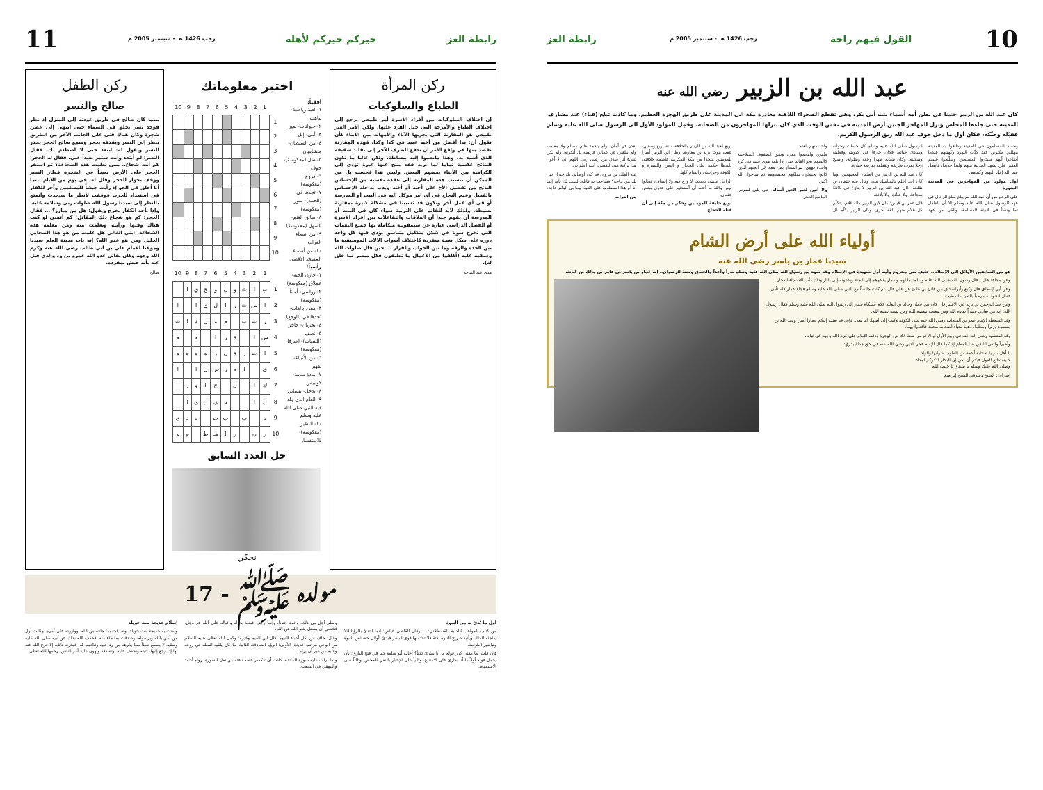10 القول فيهم راحة رجب 1426 هـ - سبتمبر 2005 م رابطة العز
عبد الله بن الزبير رضي الله عنه
كان عبد الله بن الزبير جنينا في بطن أمه أسماء بنت أبي بكر، وهي تقطع الصحراء اللاهبة مغادرة مكة الى المدينة على طريق الهجرة العظيم، وما كادت تبلغ (قباء) عند مشارف المدينة حتى جاءها المخاض ونزل المهاجر الجنين أرض المدينة في نفس الوقت الذي كان ينزلها المهاجرون من الصحابة، وحُمِل المولود الأول الى الرسول صلى الله عليه وسلم فقبّله وحنّكه، فكان أول ما دخل جوف عبد الله ريق الرسول الكريم.
وحمله المسلمون في المدينة وطافوا به المدينة مهللين مكبرين فقد كذّب اليهود وكهنتهم عندما أشاعوا أنهم سحروا المسلمين وسلّطوا عليهم العقم، فلن تشهد المدينة منهم وليدا جديدا، فأبطل عبد الله إفك اليهود وكيدهم.
أول مولود من المهاجرين في المدينة المنورة
على الرغم من أن عبد الله لم يبلغ مبلغ الرجال في عهد الرسول صلى الله عليه وسلم إلا أن الطفل نما ونشأ في البيئة المسلمة، وتلقى من عهد الرسول صلى الله عليه وسلم كل خامات رجولته ومبادئ حياته، فكان خارقا في حيويته وفطنته وصلابته، وكان شبابه طهرا وعفة وبطولة، وأصبح رجلا يعرف طريقه ويقطعه بعزيمة جبارة.
كان عبد الله بن الزبير من العلماء المجتهدين، وما كان أحد أعلم بالمناسك منه، وقال عنه عثمان بن طلحة: كان عبد الله بن الزبير لا ينازَع في ثلاثة: شجاعة، ولا عبادة، ولا بلاغة.
قال عمر بن قيس: كان لابن الزبير مائة غلام، يتكلّم كل غلام منهم بلغة أخرى، وكان الزبير يكلّم كل واحد منهم بلغته.
ظهري واهجموا معي، وشق الصفوف المتلاحمة كالسهم نحو القائد حتى إذا بلغه هوى عليه في كرة واحدة فهوى، ثم استدار بمن معه الى الجنود الذين كانوا يحيطون بملكهم فحصدوهم ثم صاحوا: الله أكبر.
ولا أتين لغير الحق أسأله حتى يلين لضرس الماضغ الحجر
بويع لعبد الله بن الزبير بالخلافة سنة أربع وستين، عقب موت يزيد بن معاوية، وظل ابن الزبير أميرا للمؤمنين متخذا من مكة المكرمة عاصمة خلافته، باسطا حكمه على الحجاز و اليمن والبصرة و الكوفة وخراسان والشام كلها.
الراحل عثمان بحديث لا ورع فيه ولا إنصاف، فقالوا لهم: والله ما أحب أن أستظهر على عدوي ببغض عثمان.
بويع خليفة للمؤمنين وحكم من مكة إلى أن قتله الحجاج
يغدر في أمان، ولم يتعمد ظلم مسلم ولا معاهد، ولم يبلغني عن عمالي فريضة بل أنكرته، ولم يكن شيء آثر عندي من رضى ربي. اللهم إني لا أقول هذا تزكية مني لنفسي، أنت أعلم بي.
عبد الملك بن مروان قد كان أوصاني بك خيرا، فهل لك من حاجة؟ فصاحت به قائلة: لست لك بأم، إنما أنا أم هذا المصلوب على الثنية، وما بي إليكم حاجة.
من التراث
أولياء الله على أرض الشام
سيدنا عمار بن ياسر رضي الله عنه
هو من السابقين الأوائل إلى الإسلام.. حليف بني مخزوم وأمه أول شهيدة في الإسلام وقد شهد مع رسول الله صلى الله عليه وسلم بدراً وأحداً والخندق وبيعة الرضوان.. إنه عمار بن ياسر بن عامر بن مالك بن كنانة.
وعن مجاهد قال.. قال رسول الله صلى الله عليه وسلم: ما لهم ولعمار يدعوهم إلى الجنة ويدعونه إلى النار وذاك دأب الأشقياء الفجار.
وعن أبي إسحاق قال وكيع وأبواسحاق عن هانئ بن هانئ عن علي قال: ثم كنت جالساً مع النبي صلى الله عليه وسلم فجاء عمار فاستأذن فقال ائذنوا له مرحباً بالطيب المطيب.
وعن عبد الرحمن بن يزيد عن الأشتر قال كان بين عمار وخالد بن الوليد كلام فشكاه عمار إلى رسول الله صلى الله عليه وسلم فقال رسول الله: إنه من يعادي عماراً يعاده الله ومن يبغضه يبغضه الله ومن يسبه يسبه الله.
وقد استعمله الإمام عمر بن الخطاب رضي الله عنه على الكوفة وكتب إلى أهلها: أما بعد.. فإني قد بعثت إليكم عماراً أميراً وعبد الله بن مسعود وزيراً ومعلماً، وهما نجباء أصحاب محمد فاقتدوا بهما.
وقد استشهد رضي الله عنه في ربيع الأول أو الآخر من سنة 37 من الهجرة ودفنه الإمام علي كرم الله وجهه في ثيابه.
وأخيراً وليس لنا في هذا المقام إلا كما قال الإمام فخر الدين رضي الله عنه في حق هذا البدري:
يا أهل بدر يا صحابة أحمد من للقلوب شرابها والزاد
لا يستطيع القول فيكم أن يفي إن البحار لذكركم لمداد
وصلى الله عليك وسلم يا سيدي يا حبيب الله
إشراف: الشيخ دسوقي الشيخ إبراهيم
رابطة العز خيركم خيركم لأهله رجب 1426 هـ - سبتمبر 2005 م 11
ركن المرأة
الطباع والسلوكيات
إن اختلاف السلوكيات بين أفراد الأسرة أمر طبيعي يرجع إلى اختلاف الطباع والأمزجة التي جبل الفرد عليها، ولكن الأمر الغير طبيعي هو المقارنة التي يجريها الآباء والأمهات بين الأبناء كأن نقول أن: يدا أفضل من أخيه عبيد في كذا وكذا، فهذه المقارنة نقصد منها في واقع الأمر أن ندفع الطرف الآخر إلى تقليد شقيقه الذي أشيد به، وهذا مانصبوا إليه ببساطة، ولكن غالبا ما تكون النتائج عكسية تماما لما نريد فقد ينتج عنها غيرة تؤدي إلى الكراهية بين الأبناء بعضهم البعض، وليس هذا فحسب بل من الممكن أن تتسبب هذه المقارنة إلى عقدة نفسية من الإحساس الناتج من تفضيل الأخ على أخيه أو أخته ويدب بداخله الإحساس بالفشل وعدم النجاح في أي أمر موكل إليه في البيت أو المدرسة أو في أي عمل آخر ونكون قد تسببنا في مشكلة كبيرة بمقارنة بسيطة. ولذلك لابد للقائم على التربية سواء كان في البيت أو المدرسة أن يفهم جيدا أن العلاقات والتفاعلات بين أفراد الأسرة أو الفصل الدراسي عبارة عن سيمفونية متكاملة بها جميع النغمات التي تخرج سويا في شكل متكامل متناسق يؤدي فيها كل واحد دوره على شكل نغمة منفردة كاختلاف أصوات الآلات الموسيقية ما بين الحدة والرقة وما بين الجواب والقرار ... حين قال صلوات الله وسلامه عليه (أكلفوا من الأعمال ما تطيقون فكل ميسر لما خلق له).
هدى عبد الماجد
اختبر معلوماتك
أفقياً:
١- لعبة رياضية- يتأهب
٢- حيوانات- بعير
٣- أمي- إبل
٤- من الشيطان- متشابهان
٥- ضل (معكوسة)- خوف
٦- فروع (معكوسة)
٧- تجدها في (الحمد)- سور (معكوسة)
٨- سائق الغنم- السهل (معكوسة)
٩- من أسماء الغراب
١٠- من أسماء المسجد الأقصى
| | 1 | 2 | 3 | 4 | 5 | 6 | 7 | 8 | 9 | 10 |
| --- | --- | --- | --- | --- | --- | --- | --- | --- | --- | --- |
| 1 | | | | | | | | | | |
| 2 | | | | | | | | | | |
| 3 | | | | | | | | | | |
| 4 | | | | | | | | | | |
| 5 | | | | | | | | | | |
| 6 | | | | | | | | | | |
| 7 | | | | | | | | | | |
| 8 | | | | | | | | | | |
| 9 | | | | | | | | | | |
| 10 | | | | | | | | | | |
رأسياً:
١- خازن الجنة- عملاق (معكوسة)
٢- رواسي- أماناً (معكوسة)
٣- مفرد بالغات- تجدها في (الوجع)
٤- يجريان- حاجز
٥- نصف (الشتات)- اعترفا (معكوسة)
٦- من الأنبياء- يفهم
٧- مادة سامة- كوابيس
٨- تدخل- بستاني
٩- العام الذي ولد فيه النبي صلى الله عليه وسلم
١٠- النظير (معكوسة)- للاستفسار
| | 1 | 2 | 3 | 4 | 5 | 6 | 7 | 8 | 9 | 10 |
| --- | --- | --- | --- | --- | --- | --- | --- | --- | --- | --- |
| 1 | ب | ا | ث | و | ل | و | ج | ي | ا | |
| 2 | ا | س | ت | ر | ا | ل | ي | ا | | ا |
| 3 | ر | ت | ب | | م | و | ل | د | ا | ت |
| 4 | س | ا | | ج | ر | ا | | م | | م |
| 5 | ا | ت | ر | ج | ل | ر | ه | ه | ه | ه |
| 6 | ي | | ا | م | ر | س | ل | ا | | ا |
| 7 | ك | ا | | ل | | ج | ا | و | ز | |
| 8 | ل | ا | | | ه | ي | ل | ي | ا | |
| 9 | د | | ب | | ب | ت | | ه | د | ي |
| 10 | ر | ن | | ر | ا | هـ | ط | | م | م |
حل العدد السابق
نحكي
ركن الطفل
صالح والنسر
بينما كان صالح في طريق عودته إلى المنزل إذ نظر فوجد نسر يحلق في السماء حتى انتهى إلى غصن شجرة وكان هناك فتى على الجانب الآخر من الطريق ينظر إلى النسر ويقذفه بحجر وسمع صالح الحجر يحذر النسر ويقول له: ابتعد حتى لا أصطدم بك. فقال النسر: لم أبتعد وأنت ستمر بعيداً عني. فقال له الحجر: كم أنت شجاع.. ممن تعلمت هذه الشجاعة؟ ثم استقر الحجر على الأرض بعيداً عن الشجرة فطار النسر ووقف بجوار الحجر وقال له: في يوم من الأيام بينما أنا أحلق في الجو إذ رأيت جيشاً للمسلمين وآخر للكفار في استعداد للحرب فوقفت لأنظر ما سيحدث وأتمتع بالنظر إلى سيدنا رسول الله صلوات ربي وسلامه عليه، وإذا بأحد الكفار يخرج ويقول: هل من مبارز؟ ... فقال الحجر: كم هو شجاع ذلك المقاتل! كم أتمنى لو كنت هناك وقتها ورأيته وتعلمت منه ومن معلمه هذه الشجاعة. ابني الغالي هل علمت من هو هذا الصحابي الجليل ومن هو عدو الله؟ إنه باب مدينة العلم سيدنا ومولانا الإمام علي بن أبي طالب رضي الله عنه وكرم الله وجهه وكان يقاتل عدو الله عمرو بن ود والذي قيل عنه بأنه جيش بمفرده.
صالح
مولده ﷺ - 17
أول ما بُدئ به من النبوة
من كتاب المواهب اللدنية للقسطلاني: ... وقال القاضي عياض: إنما ابتدئ بالرؤيا لئلا يفاجئه الملك ويأتيه صريح النبوة بغتة فلا تحتملها قوى البشر فبدئ بأوائل خصائص النبوة وتباشير الكرامة.
فإن قلت: ما معنى كرر قوله ما أنا بقارئ ثلاثاً؟ أجاب أبو شامة كما في فتح الباري: بأن يحمل قوله أولاً ما أنا بقارئ على الامتناع، وثانياً على الإخبار بالنفي المحض، وثالثاً على الاستفهام.
وسلم أجل من ذلك، وأثبت جناناً، وإنما رجف غبطة بحاله وإقباله على الله عز وجل، فخشي أن يشغل بغير الله عن الله.
وقيل: خاف من ثقل أعباء النبوة. قال ابن القيم وغيره: وكمل الله تعالى عليه السلام من الوحي مراتب عديدة: الأولى: الرؤيا الصادقة. الثانية: ما كان يلقيه الملك في روعه وقلبه من غير أن يراه.
ولما نزلت عليه سورة المائدة، كادت أن تنكسر عضد ناقته من ثقل السورة. رواه أحمد والبيهقي في الشعب.
إسلام خديجة بنت خويلد
وآمنت به خديجة بنت خويلد، وصدقت بما جاءه من الله، ووازرته على أمره، وكانت أول من آمن بالله وبرسوله، وصدقت بما جاء منه. فخفف الله بذلك عن نبيه صلى الله عليه وسلم، لا يسمع شيئاً مما يكرهه من رد عليه وتكذيب له، فيحزنه ذلك، إلا فرج الله عنه بها إذا رجع إليها، تثبته وتخفف عليه، وتصدقه وتهون عليه أمر الناس، رحمها الله تعالى.